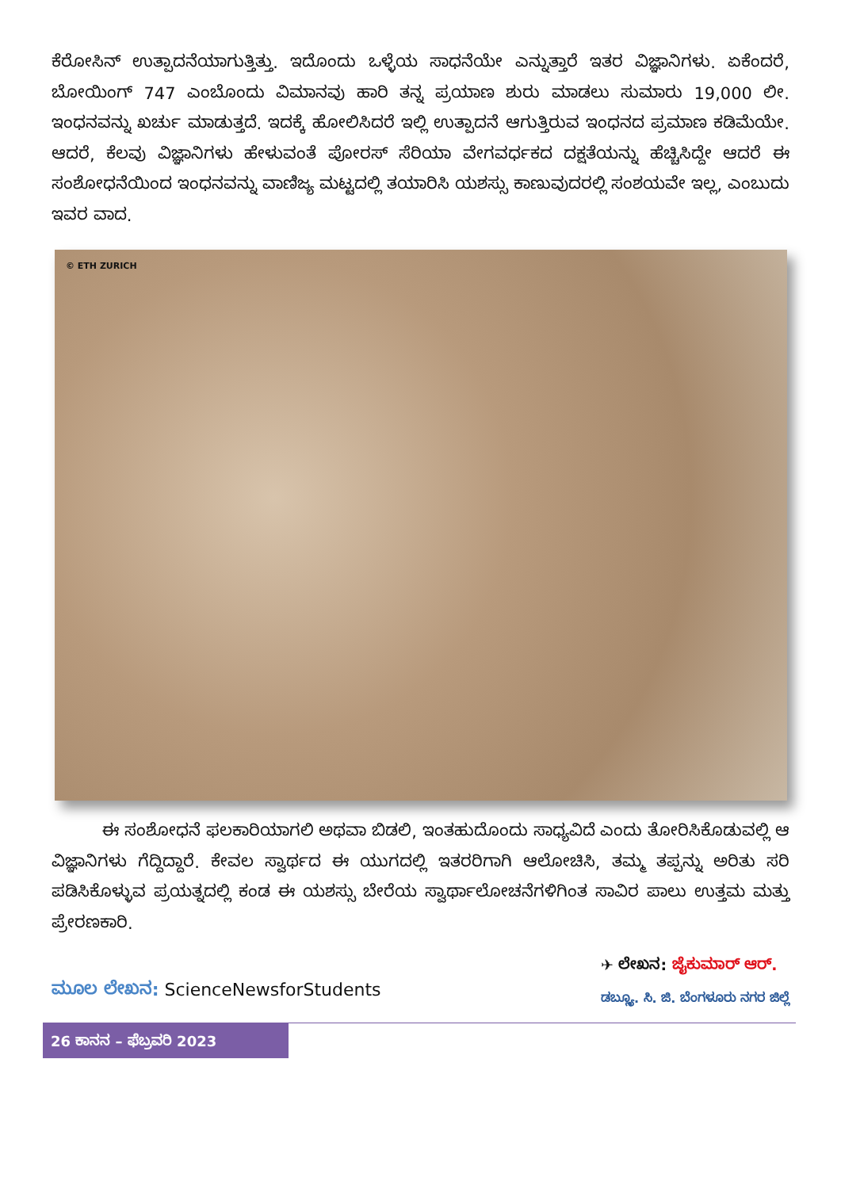ಕೆರೋಸಿನ್ ಉತ್ಪಾದನೆಯಾಗುತ್ತಿತ್ತು. ಇದೊಂದು ಒಳ್ಳೆಯ ಸಾಧನೆಯೇ ಎನ್ನುತ್ತಾರೆ ಇತರ ವಿಜ್ಞಾನಿಗಳು. ಏಕೆಂದರೆ, ಬೋಯಿಂಗ್ 747 ಎಂಬೊಂದು ವಿಮಾನವು ಹಾರಿ ತನ್ನ ಪ್ರಯಾಣ ಶುರು ಮಾಡಲು ಸುಮಾರು 19,000 ಲೀ. ಇಂಧನವನ್ನು ಖರ್ಚು ಮಾಡುತ್ತದೆ. ಇದಕ್ಕೆ ಹೋಲಿಸಿದರೆ ಇಲ್ಲಿ ಉತ್ಪಾದನೆ ಆಗುತ್ತಿರುವ ಇಂಧನದ ಪ್ರಮಾಣ ಕಡಿಮೆಯೇ. ಆದರೆ, ಕೆಲವು ವಿಜ್ಞಾನಿಗಳು ಹೇಳುವಂತೆ ಪೋರಸ್ ಸೆರಿಯಾ ವೇಗವರ್ಧಕದ ದಕ್ಷತೆಯನ್ನು ಹೆಚ್ಚಿಸಿದ್ದೇ ಆದರೆ ಈ ಸಂಶೋಧನೆಯಿಂದ ಇಂಧನವನ್ನು ವಾಣಿಜ್ಯ ಮಟ್ಟದಲ್ಲಿ ತಯಾರಿಸಿ ಯಶಸ್ಸು ಕಾಣುವುದರಲ್ಲಿ ಸಂಶಯವೇ ಇಲ್ಲ, ಎಂಬುದು ಇವರ ವಾದ.
© ETH ZURICH
ಈ ಸಂಶೋಧನೆ ಫಲಕಾರಿಯಾಗಲಿ ಅಥವಾ ಬಿಡಲಿ, ಇಂತಹುದೊಂದು ಸಾಧ್ಯವಿದೆ ಎಂದು ತೋರಿಸಿಕೊಡುವಲ್ಲಿ ಆ ವಿಜ್ಞಾನಿಗಳು ಗೆದ್ದಿದ್ದಾರೆ. ಕೇವಲ ಸ್ವಾರ್ಥದ ಈ ಯುಗದಲ್ಲಿ ಇತರರಿಗಾಗಿ ಆಲೋಚಿಸಿ, ತಮ್ಮ ತಪ್ಪನ್ನು ಅರಿತು ಸರಿ ಪಡಿಸಿಕೊಳ್ಳುವ ಪ್ರಯತ್ನದಲ್ಲಿ ಕಂಡ ಈ ಯಶಸ್ಸು ಬೇರೆಯ ಸ್ವಾರ್ಥಾಲೋಚನೆಗಳಿಗಿಂತ ಸಾವಿರ ಪಾಲು ಉತ್ತಮ ಮತ್ತು ಪ್ರೇರಣಕಾರಿ.
ಮೂಲ ಲೇಖನ: ScienceNewsforStudents
✈ ಲೇಖನ: ಜೈಕುಮಾರ್ ಆರ್.
ಡಬ್ಲ್ಯೂ. ಸಿ. ಜಿ. ಬೆಂಗಳೂರು ನಗರ ಜಿಲ್ಲೆ
26 ಕಾನನ – ಫೆಬ್ರವರಿ 2023